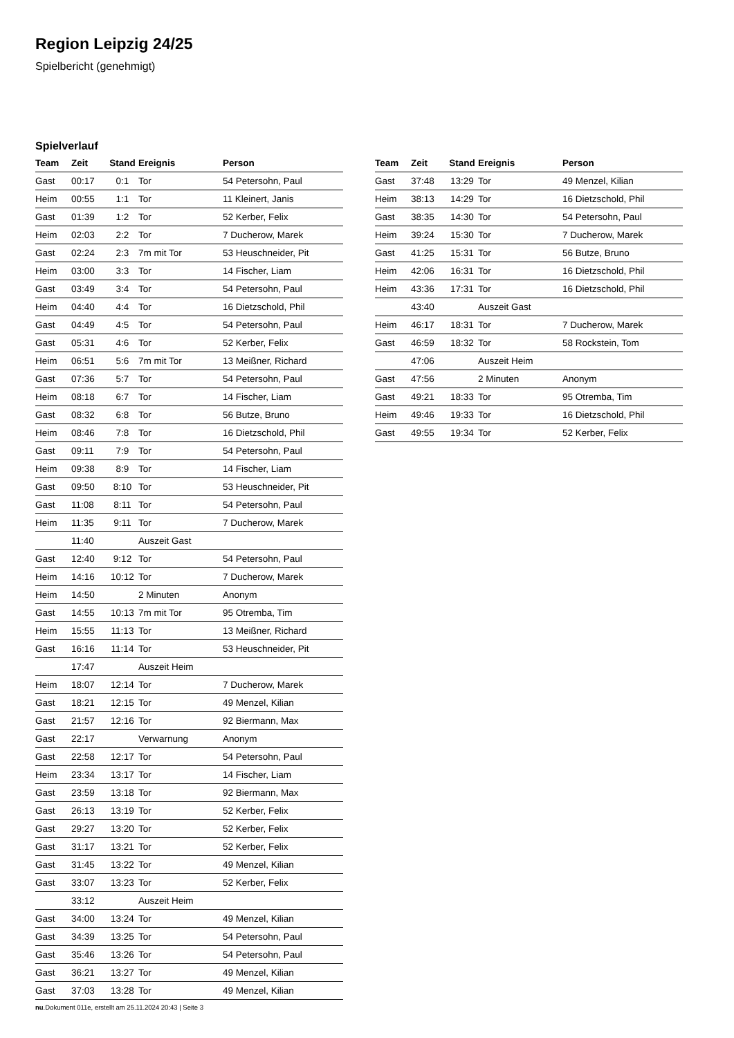Region Leipzig 24/25
Spielbericht (genehmigt)
Spielverlauf
| Team | Zeit | Stand | Ereignis | Person |
| --- | --- | --- | --- | --- |
| Gast | 00:17 | 0:1 | Tor | 54 Petersohn, Paul |
| Heim | 00:55 | 1:1 | Tor | 11 Kleinert, Janis |
| Gast | 01:39 | 1:2 | Tor | 52 Kerber, Felix |
| Heim | 02:03 | 2:2 | Tor | 7 Ducherow, Marek |
| Gast | 02:24 | 2:3 | 7m mit Tor | 53 Heuschneider, Pit |
| Heim | 03:00 | 3:3 | Tor | 14 Fischer, Liam |
| Gast | 03:49 | 3:4 | Tor | 54 Petersohn, Paul |
| Heim | 04:40 | 4:4 | Tor | 16 Dietzschold, Phil |
| Gast | 04:49 | 4:5 | Tor | 54 Petersohn, Paul |
| Gast | 05:31 | 4:6 | Tor | 52 Kerber, Felix |
| Heim | 06:51 | 5:6 | 7m mit Tor | 13 Meißner, Richard |
| Gast | 07:36 | 5:7 | Tor | 54 Petersohn, Paul |
| Heim | 08:18 | 6:7 | Tor | 14 Fischer, Liam |
| Gast | 08:32 | 6:8 | Tor | 56 Butze, Bruno |
| Heim | 08:46 | 7:8 | Tor | 16 Dietzschold, Phil |
| Gast | 09:11 | 7:9 | Tor | 54 Petersohn, Paul |
| Heim | 09:38 | 8:9 | Tor | 14 Fischer, Liam |
| Gast | 09:50 | 8:10 | Tor | 53 Heuschneider, Pit |
| Gast | 11:08 | 8:11 | Tor | 54 Petersohn, Paul |
| Heim | 11:35 | 9:11 | Tor | 7 Ducherow, Marek |
| | 11:40 | | Auszeit Gast | |
| Gast | 12:40 | 9:12 | Tor | 54 Petersohn, Paul |
| Heim | 14:16 | 10:12 | Tor | 7 Ducherow, Marek |
| Heim | 14:50 | | 2 Minuten | Anonym |
| Gast | 14:55 | 10:13 | 7m mit Tor | 95 Otremba, Tim |
| Heim | 15:55 | 11:13 | Tor | 13 Meißner, Richard |
| Gast | 16:16 | 11:14 | Tor | 53 Heuschneider, Pit |
| | 17:47 | | Auszeit Heim | |
| Heim | 18:07 | 12:14 | Tor | 7 Ducherow, Marek |
| Gast | 18:21 | 12:15 | Tor | 49 Menzel, Kilian |
| Gast | 21:57 | 12:16 | Tor | 92 Biermann, Max |
| Gast | 22:17 | | Verwarnung | Anonym |
| Gast | 22:58 | 12:17 | Tor | 54 Petersohn, Paul |
| Heim | 23:34 | 13:17 | Tor | 14 Fischer, Liam |
| Gast | 23:59 | 13:18 | Tor | 92 Biermann, Max |
| Gast | 26:13 | 13:19 | Tor | 52 Kerber, Felix |
| Gast | 29:27 | 13:20 | Tor | 52 Kerber, Felix |
| Gast | 31:17 | 13:21 | Tor | 52 Kerber, Felix |
| Gast | 31:45 | 13:22 | Tor | 49 Menzel, Kilian |
| Gast | 33:07 | 13:23 | Tor | 52 Kerber, Felix |
| | 33:12 | | Auszeit Heim | |
| Gast | 34:00 | 13:24 | Tor | 49 Menzel, Kilian |
| Gast | 34:39 | 13:25 | Tor | 54 Petersohn, Paul |
| Gast | 35:46 | 13:26 | Tor | 54 Petersohn, Paul |
| Gast | 36:21 | 13:27 | Tor | 49 Menzel, Kilian |
| Gast | 37:03 | 13:28 | Tor | 49 Menzel, Kilian |
| Team | Zeit | Stand | Ereignis | Person |
| --- | --- | --- | --- | --- |
| Gast | 37:48 | 13:29 | Tor | 49 Menzel, Kilian |
| Heim | 38:13 | 14:29 | Tor | 16 Dietzschold, Phil |
| Gast | 38:35 | 14:30 | Tor | 54 Petersohn, Paul |
| Heim | 39:24 | 15:30 | Tor | 7 Ducherow, Marek |
| Gast | 41:25 | 15:31 | Tor | 56 Butze, Bruno |
| Heim | 42:06 | 16:31 | Tor | 16 Dietzschold, Phil |
| Heim | 43:36 | 17:31 | Tor | 16 Dietzschold, Phil |
| | 43:40 | | Auszeit Gast | |
| Heim | 46:17 | 18:31 | Tor | 7 Ducherow, Marek |
| Gast | 46:59 | 18:32 | Tor | 58 Rockstein, Tom |
| | 47:06 | | Auszeit Heim | |
| Gast | 47:56 | | 2 Minuten | Anonym |
| Gast | 49:21 | 18:33 | Tor | 95 Otremba, Tim |
| Heim | 49:46 | 19:33 | Tor | 16 Dietzschold, Phil |
| Gast | 49:55 | 19:34 | Tor | 52 Kerber, Felix |
nu.Dokument 011e, erstellt am 25.11.2024 20:43 | Seite 3